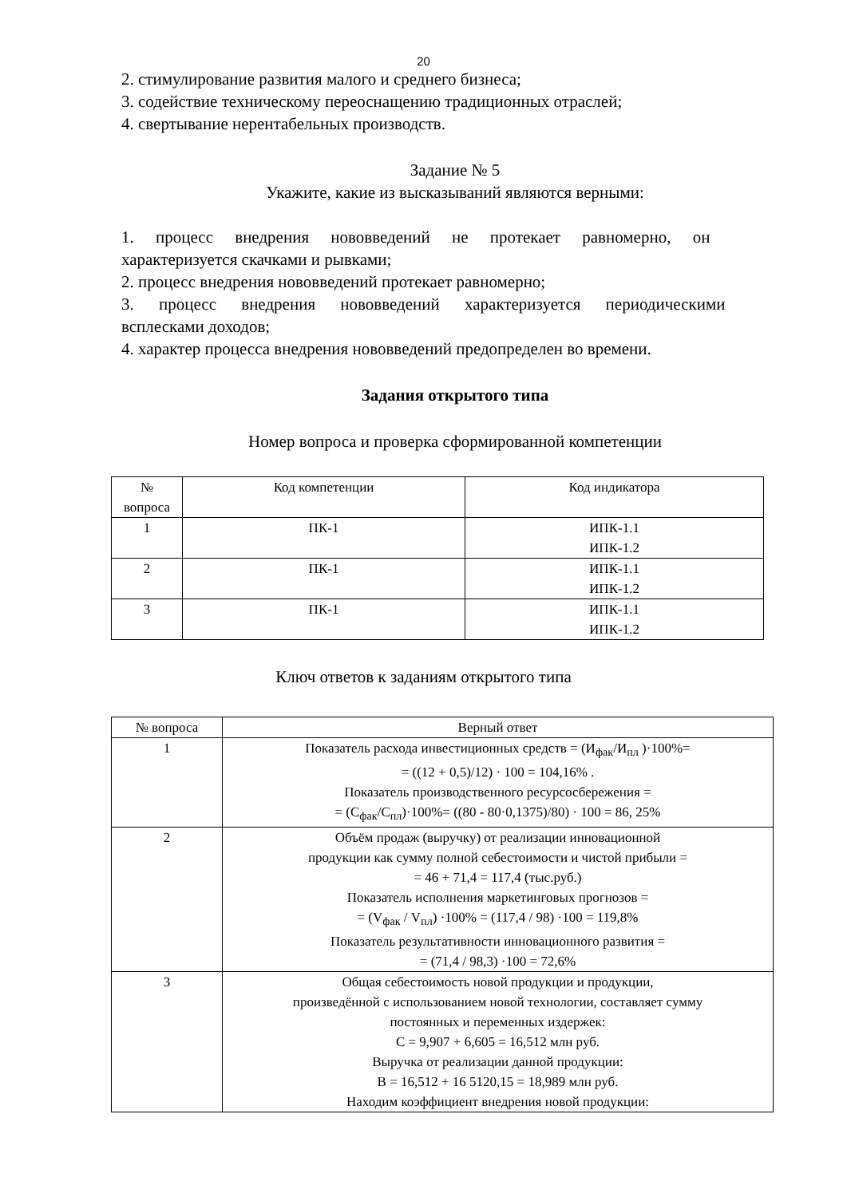20
2. стимулирование развития малого и среднего бизнеса;
3. содействие техническому переоснащению традиционных отраслей;
4. свертывание нерентабельных производств.
Задание № 5
Укажите, какие из высказываний являются верными:
1. процесс внедрения нововведений не протекает равномерно, он
характеризуется скачками и рывками;
2. процесс внедрения нововведений протекает равномерно;
3. процесс внедрения нововведений характеризуется периодическими
всплесками доходов;
4. характер процесса внедрения нововведений предопределен во времени.
Задания открытого типа
Номер вопроса и проверка сформированной компетенции
| № вопроса | Код компетенции | Код индикатора |
| --- | --- | --- |
| 1 | ПК-1 | ИПК-1.1 ИПК-1.2 |
| 2 | ПК-1 | ИПК-1.1 ИПК-1.2 |
| 3 | ПК-1 | ИПК-1.1 ИПК-1.2 |
Ключ ответов к заданиям открытого типа
| № вопроса | Верный ответ |
| --- | --- |
| 1 | Показатель расхода инвестиционных средств = (И<sub>фак</sub>/И<sub>пл</sub> )·100%= = ((12 + 0,5)/12) · 100 = 104,16% . Показатель производственного ресурсосбережения = = (С<sub>фак</sub>/С<sub>пл</sub>)·100%= ((80 - 80·0,1375)/80) · 100 = 86, 25% |
| 2 | Объём продаж (выручку) от реализации инновационной продукции как сумму полной себестоимости и чистой прибыли = = 46 + 71,4 = 117,4 (тыс.руб.) Показатель исполнения маркетинговых прогнозов = = (V<sub>фак</sub> / V<sub>пл</sub>) ·100% = (117,4 / 98) ·100 = 119,8% Показатель результативности инновационного развития = = (71,4 / 98,3) ·100 = 72,6% |
| 3 | Общая себестоимость новой продукции и продукции, произведённой с использованием новой технологии, составляет сумму постоянных и переменных издержек: С = 9,907 + 6,605 = 16,512 млн руб. Выручка от реализации данной продукции: В = 16,512 + 16 5120,15 = 18,989 млн руб. Находим коэффициент внедрения новой продукции: |